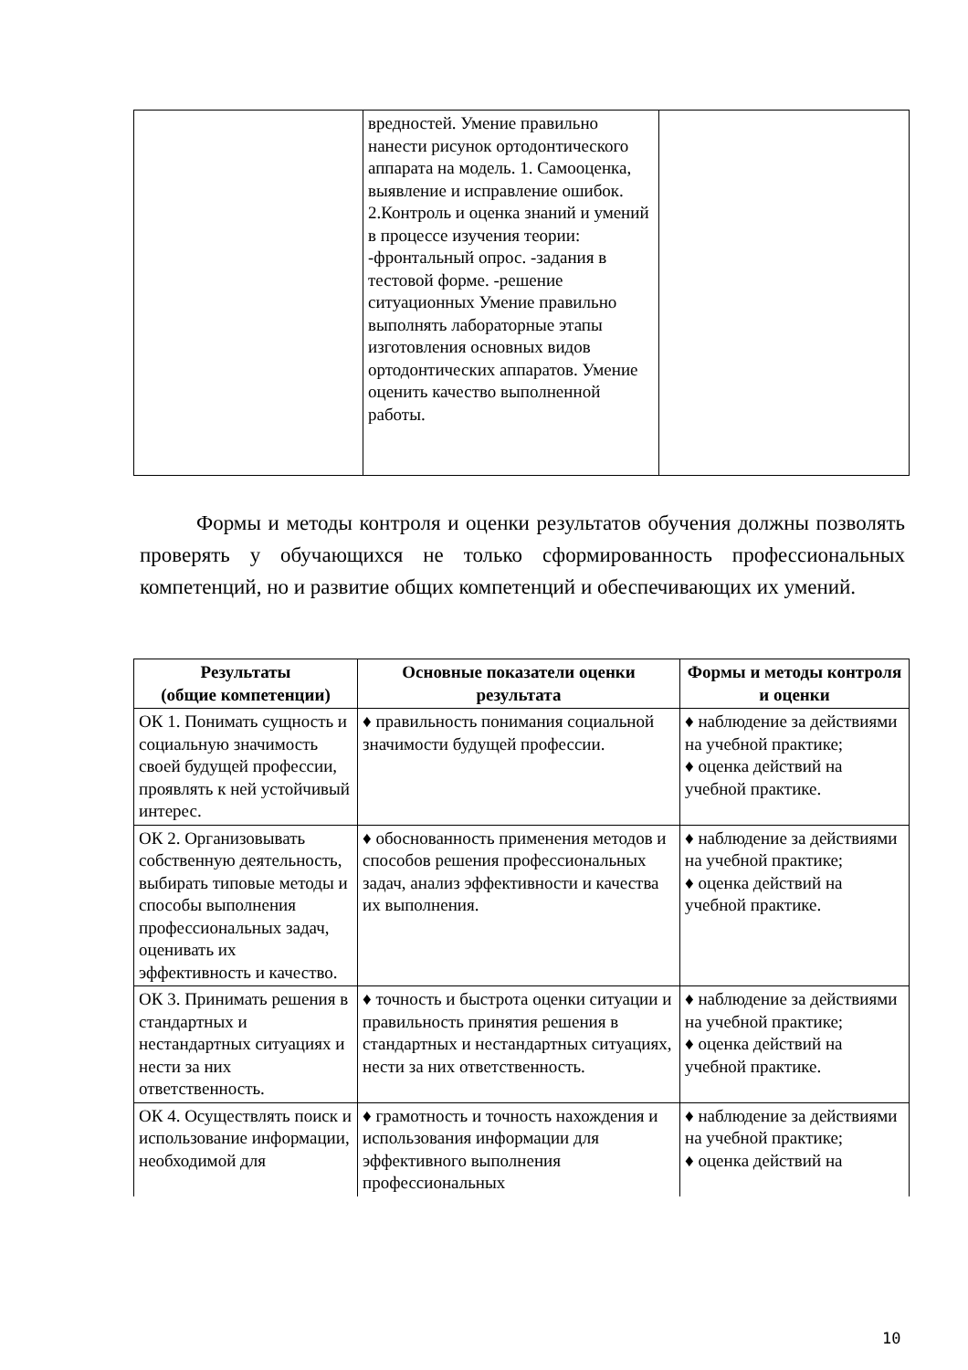| | вредностей. Умение правильно нанести рисунок ортодонтического аппарата на модель. 1. Самооценка, выявление и исправление ошибок. 2.Контроль и оценка знаний и умений в процессе изучения теории: -фронтальный опрос. -задания в тестовой форме. -решение ситуационных Умение правильно выполнять лабораторные этапы изготовления основных видов ортодонтических аппаратов. Умение оценить качество выполненной работы. | |
Формы и методы контроля и оценки результатов обучения должны позволять проверять у обучающихся не только сформированность профессиональных компетенций, но и развитие общих компетенций и обеспечивающих их умений.
| Результаты (общие компетенции) | Основные показатели оценки результата | Формы и методы контроля и оценки |
| --- | --- | --- |
| ОК 1. Понимать сущность и социальную значимость своей будущей профессии, проявлять к ней устойчивый интерес. | ♦ правильность понимания социальной значимости будущей профессии. | ♦ наблюдение за действиями на учебной практике; ♦ оценка действий на учебной практике. |
| ОК 2. Организовывать собственную деятельность, выбирать типовые методы и способы выполнения профессиональных задач, оценивать их эффективность и качество. | ♦ обоснованность применения методов и способов решения профессиональных задач, анализ эффективности и качества их выполнения. | ♦ наблюдение за действиями на учебной практике; ♦ оценка действий на учебной практике. |
| ОК 3. Принимать решения в стандартных и нестандартных ситуациях и нести за них ответственность. | ♦ точность и быстрота оценки ситуации и правильность принятия решения в стандартных и нестандартных ситуациях, нести за них ответственность. | ♦ наблюдение за действиями на учебной практике; ♦ оценка действий на учебной практике. |
| ОК 4. Осуществлять поиск и использование информации, необходимой для | ♦ грамотность и точность нахождения и использования информации для эффективного выполнения профессиональных | ♦ наблюдение за действиями на учебной практике; ♦ оценка действий на |
10